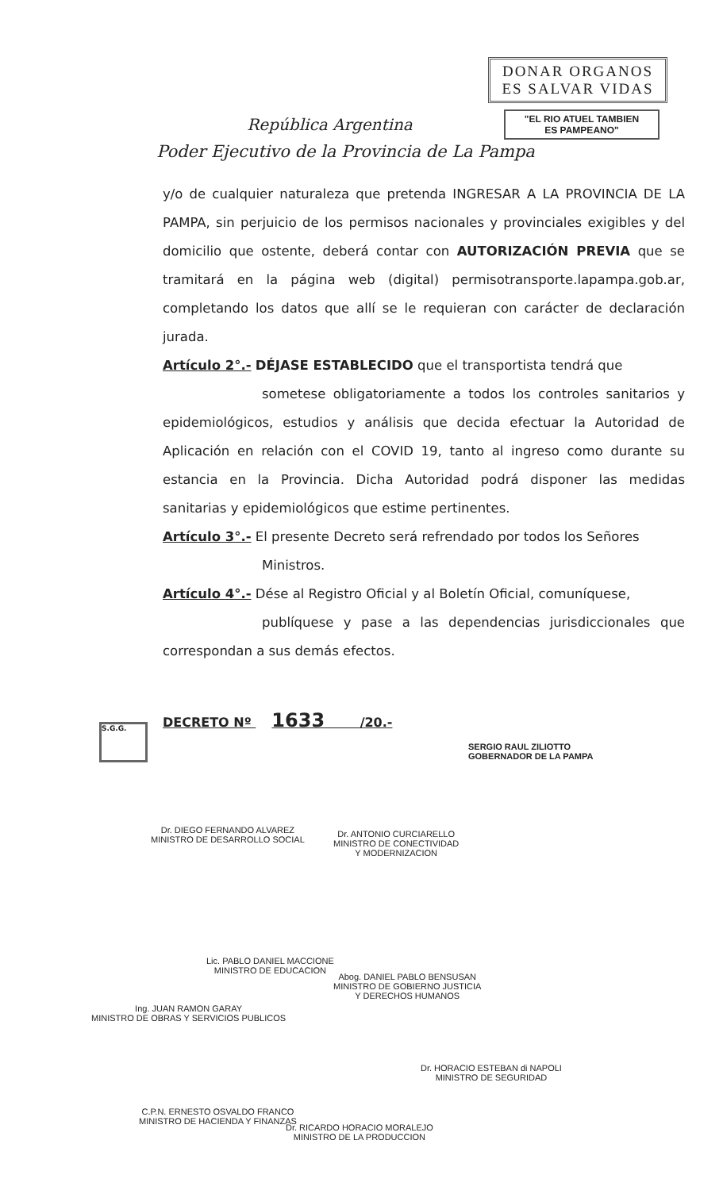DONAR ORGANOS
ES SALVAR VIDAS
"EL RIO ATUEL TAMBIEN
ES PAMPEANO"
República Argentina
Poder Ejecutivo de la Provincia de La Pampa
y/o de cualquier naturaleza que pretenda INGRESAR A LA PROVINCIA DE LA PAMPA, sin perjuicio de los permisos nacionales y provinciales exigibles y del domicilio que ostente, deberá contar con AUTORIZACIÓN PREVIA que se tramitará en la página web (digital) permisotransporte.lapampa.gob.ar, completando los datos que allí se le requieran con carácter de declaración jurada.
Artículo 2°.- DÉJASE ESTABLECIDO que el transportista tendrá que
sometese obligatoriamente a todos los controles sanitarios y epidemiológicos, estudios y análisis que decida efectuar la Autoridad de Aplicación en relación con el COVID 19, tanto al ingreso como durante su estancia en la Provincia. Dicha Autoridad podrá disponer las medidas sanitarias y epidemiológicos que estime pertinentes.
Artículo 3°.- El presente Decreto será refrendado por todos los Señores
Ministros.
Artículo 4°.- Dése al Registro Oficial y al Boletín Oficial, comuníquese,
publíquese y pase a las dependencias jurisdiccionales que correspondan a sus demás efectos.
S.G.G.
DECRETO Nº 1633 /20.-
SERGIO RAUL ZILIOTTO
GOBERNADOR DE LA PAMPA
Dr. DIEGO FERNANDO ALVAREZ
MINISTRO DE DESARROLLO SOCIAL
Dr. ANTONIO CURCIARELLO
MINISTRO DE CONECTIVIDAD
Y MODERNIZACION
Lic. PABLO DANIEL MACCIONE
MINISTRO DE EDUCACION
Abog. DANIEL PABLO BENSUSAN
MINISTRO DE GOBIERNO JUSTICIA
Y DERECHOS HUMANOS
Ing. JUAN RAMON GARAY
MINISTRO DE OBRAS Y SERVICIOS PUBLICOS
Dr. HORACIO ESTEBAN di NAPOLI
MINISTRO DE SEGURIDAD
C.P.N. ERNESTO OSVALDO FRANCO
MINISTRO DE HACIENDA Y FINANZAS
Dr. RICARDO HORACIO MORALEJO
MINISTRO DE LA PRODUCCION